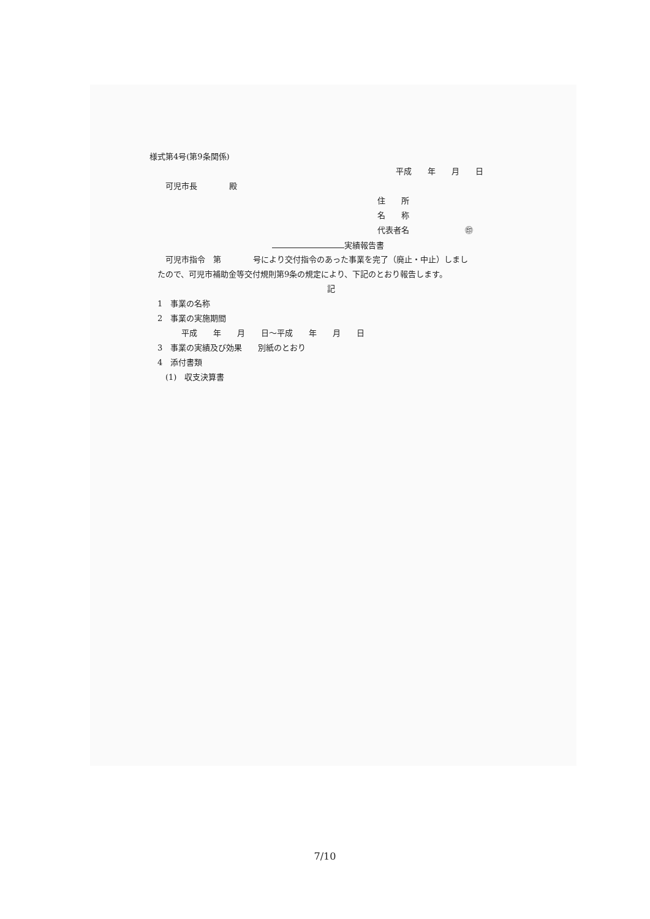様式第4号(第9条関係)
平成　　年　　月　　日
　　可児市長　　　　殿
住　　所
名　　称
代表者名　　　　　　　㊞
実績報告書
　　可児市指令　第　　　　号により交付指令のあった事業を完了（廃止・中止）しまし
　たので、可児市補助金等交付規則第9条の規定により、下記のとおり報告します。
記
　1　事業の名称
　2　事業の実施期間
　　　　平成　　年　　月　　日～平成　　年　　月　　日
　3　事業の実績及び効果　　別紙のとおり
　4　添付書類
　　(1)　収支決算書
7/10